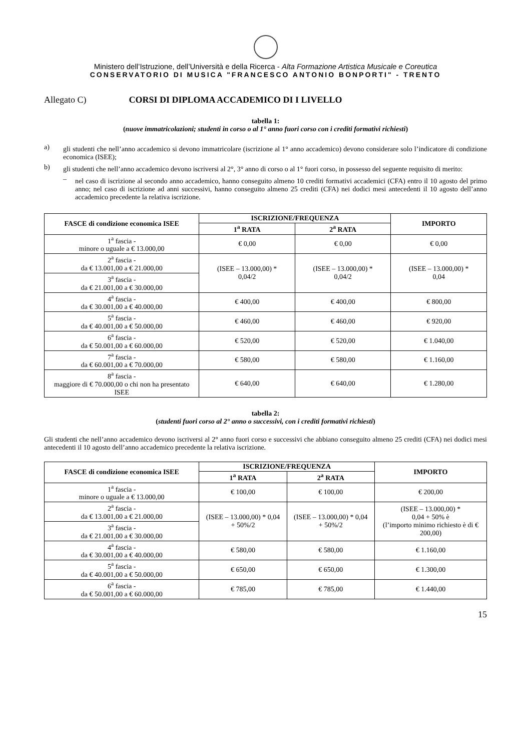Ministero dell’Istruzione, dell’Università e della Ricerca - Alta Formazione Artistica Musicale e Coreutica
CONSERVATORIO DI MUSICA "FRANCESCO ANTONIO BONPORTI" - TRENTO
Allegato C) CORSI DI DIPLOMA ACCADEMICO DI I LIVELLO
tabella 1:
(nuove immatricolazioni; studenti in corso o al 1° anno fuori corso con i crediti formativi richiesti)
a)
gli studenti che nell’anno accademico si devono immatricolare (iscrizione al 1° anno accademico) devono considerare solo l’indicatore di condizione economica (ISEE);
b)
gli studenti che nell’anno accademico devono iscriversi al 2°, 3° anno di corso o al 1° fuori corso, in possesso del seguente requisito di merito:
–
nel caso di iscrizione al secondo anno accademico, hanno conseguito almeno 10 crediti formativi accademici (CFA) entro il 10 agosto del primo anno; nel caso di iscrizione ad anni successivi, hanno conseguito almeno 25 crediti (CFA) nei dodici mesi antecedenti il 10 agosto dell’anno accademico precedente la relativa iscrizione.
| FASCE di condizione economica ISEE | ISCRIZIONE/FREQUENZA | | IMPORTO |
| --- | --- | --- | --- |
| | 1<sup>a</sup> RATA | 2<sup>a</sup> RATA | |
| 1<sup>a</sup> fascia - minore o uguale a € 13.000,00 | € 0,00 | € 0,00 | € 0,00 |
| 2<sup>a</sup> fascia - da € 13.001,00 a € 21.000,00 | (ISEE – 13.000,00) * 0,04/2 | (ISEE – 13.000,00) * 0,04/2 | (ISEE – 13.000,00) * 0,04 |
| 3<sup>a</sup> fascia - da € 21.001,00 a € 30.000,00 | | | |
| 4<sup>a</sup> fascia - da € 30.001,00 a € 40.000,00 | € 400,00 | € 400,00 | € 800,00 |
| 5<sup>a</sup> fascia - da € 40.001,00 a € 50.000,00 | € 460,00 | € 460,00 | € 920,00 |
| 6<sup>a</sup> fascia - da € 50.001,00 a € 60.000,00 | € 520,00 | € 520,00 | € 1.040,00 |
| 7<sup>a</sup> fascia - da € 60.001,00 a € 70.000,00 | € 580,00 | € 580,00 | € 1.160,00 |
| 8<sup>a</sup> fascia - maggiore di € 70.000,00 o chi non ha presentato ISEE | € 640,00 | € 640,00 | € 1.280,00 |
tabella 2:
(studenti fuori corso al 2° anno o successivi, con i crediti formativi richiesti)
Gli studenti che nell’anno accademico devono iscriversi al 2° anno fuori corso e successivi che abbiano conseguito almeno 25 crediti (CFA) nei dodici mesi antecedenti il 10 agosto dell’anno accademico precedente la relativa iscrizione.
| FASCE di condizione economica ISEE | ISCRIZIONE/FREQUENZA | | IMPORTO |
| --- | --- | --- | --- |
| | 1<sup>a</sup> RATA | 2<sup>a</sup> RATA | |
| 1<sup>a</sup> fascia - minore o uguale a € 13.000,00 | € 100,00 | € 100,00 | € 200,00 |
| 2<sup>a</sup> fascia - da € 13.001,00 a € 21.000,00 | (ISEE – 13.000,00) * 0,04 + 50%/2 | (ISEE – 13.000,00) * 0,04 + 50%/2 | (ISEE – 13.000,00) * 0,04 + 50% è (l’importo minimo richiesto è di € 200,00) |
| 3<sup>a</sup> fascia - da € 21.001,00 a € 30.000,00 | | | |
| 4<sup>a</sup> fascia - da € 30.001,00 a € 40.000,00 | € 580,00 | € 580,00 | € 1.160,00 |
| 5<sup>a</sup> fascia - da € 40.001,00 a € 50.000,00 | € 650,00 | € 650,00 | € 1.300,00 |
| 6<sup>a</sup> fascia - da € 50.001,00 a € 60.000,00 | € 785,00 | € 785,00 | € 1.440,00 |
15